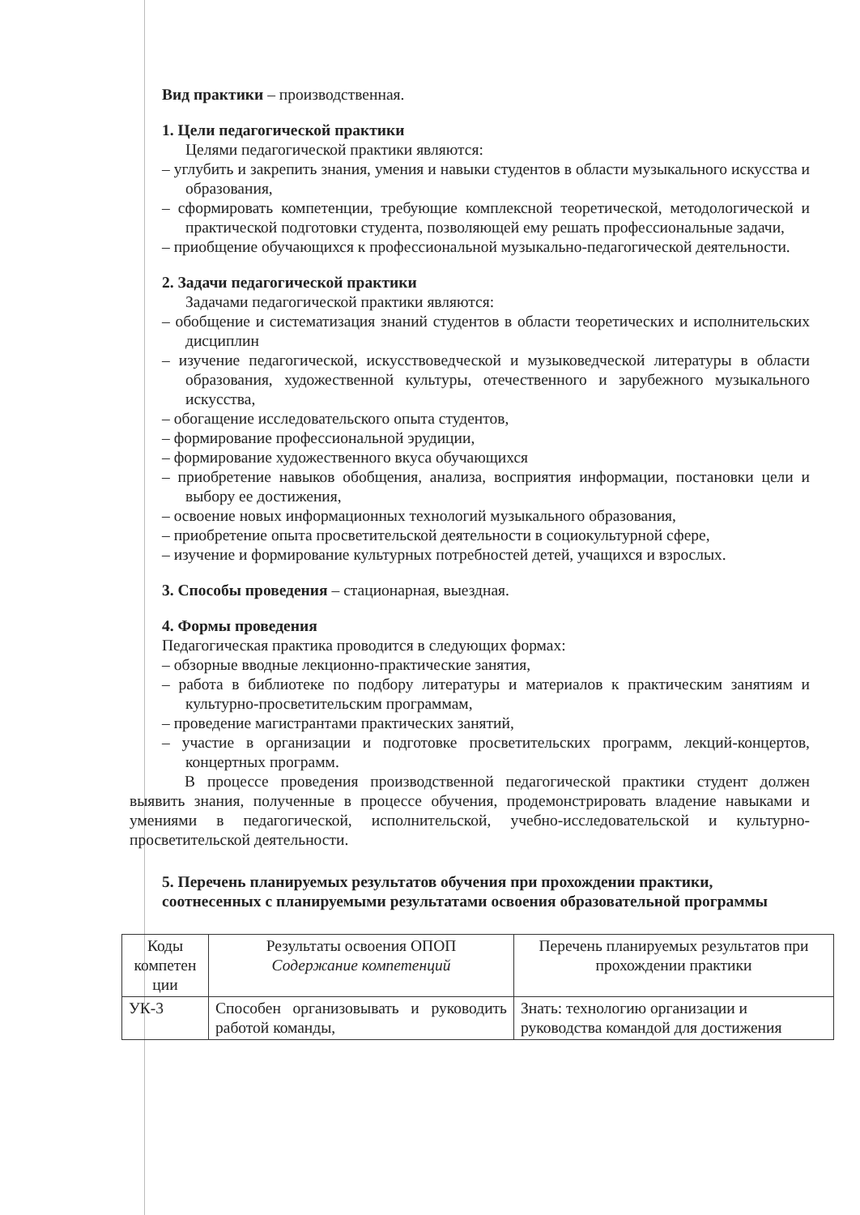Вид практики – производственная.
1. Цели педагогической практики
Целями педагогической практики являются:
– углубить и закрепить знания, умения и навыки студентов в области музыкального искусства и образования,
– сформировать компетенции, требующие комплексной теоретической, методологической и практической подготовки студента, позволяющей ему решать профессиональные задачи,
– приобщение обучающихся к профессиональной музыкально-педагогической деятельности.
2. Задачи педагогической практики
Задачами педагогической практики являются:
– обобщение и систематизация знаний студентов в области теоретических и исполнительских дисциплин
– изучение педагогической, искусствоведческой и музыковедческой литературы в области образования, художественной культуры, отечественного и зарубежного музыкального искусства,
– обогащение исследовательского опыта студентов,
– формирование профессиональной эрудиции,
– формирование художественного вкуса обучающихся
– приобретение навыков обобщения, анализа, восприятия информации, постановки цели и выбору ее достижения,
– освоение новых информационных технологий музыкального образования,
– приобретение опыта просветительской деятельности в социокультурной сфере,
– изучение и формирование культурных потребностей детей, учащихся и взрослых.
3. Способы проведения – стационарная, выездная.
4. Формы проведения
Педагогическая практика проводится в следующих формах:
– обзорные вводные лекционно-практические занятия,
– работа в библиотеке по подбору литературы и материалов к практическим занятиям и культурно-просветительским программам,
– проведение магистрантами практических занятий,
– участие в организации и подготовке просветительских программ, лекций-концертов, концертных программ.
В процессе проведения производственной педагогической практики студент должен выявить знания, полученные в процессе обучения, продемонстрировать владение навыками и умениями в педагогической, исполнительской, учебно-исследовательской и культурно-просветительской деятельности.
5. Перечень планируемых результатов обучения при прохождении практики, соотнесенных с планируемыми результатами освоения образовательной программы
| Коды компетен ции | Результаты освоения ОПОП Содержание компетенций | Перечень планируемых результатов при прохождении практики |
| УК-3 | Способен организовывать и руководить работой команды, | Знать: технологию организации и руководства командой для достижения |